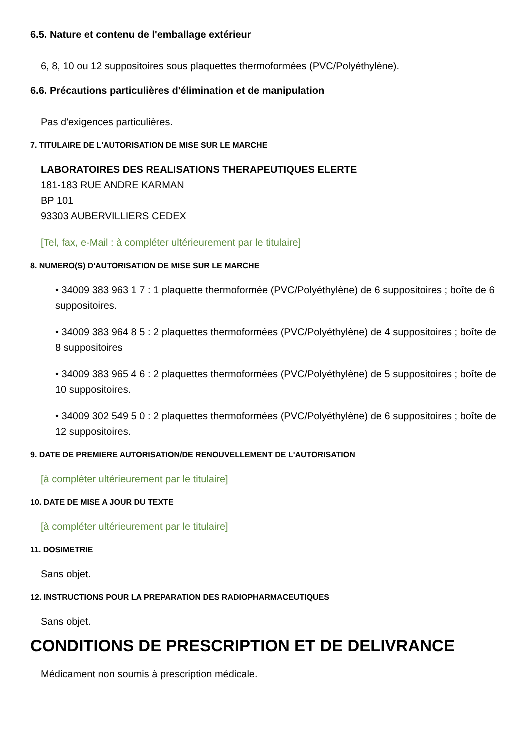6.5. Nature et contenu de l'emballage extérieur
6, 8, 10 ou 12 suppositoires sous plaquettes thermoformées (PVC/Polyéthylène).
6.6. Précautions particulières d'élimination et de manipulation
Pas d'exigences particulières.
7. TITULAIRE DE L'AUTORISATION DE MISE SUR LE MARCHE
LABORATOIRES DES REALISATIONS THERAPEUTIQUES ELERTE
181-183 RUE ANDRE KARMAN
BP 101
93303 AUBERVILLIERS CEDEX
[Tel, fax, e-Mail : à compléter ultérieurement par le titulaire]
8. NUMERO(S) D'AUTORISATION DE MISE SUR LE MARCHE
• 34009 383 963 1 7 : 1 plaquette thermoformée (PVC/Polyéthylène) de 6 suppositoires ; boîte de 6 suppositoires.
• 34009 383 964 8 5 : 2 plaquettes thermoformées (PVC/Polyéthylène) de 4 suppositoires ; boîte de 8 suppositoires
• 34009 383 965 4 6 : 2 plaquettes thermoformées (PVC/Polyéthylène) de 5 suppositoires ; boîte de 10 suppositoires.
• 34009 302 549 5 0 : 2 plaquettes thermoformées (PVC/Polyéthylène) de 6 suppositoires ; boîte de 12 suppositoires.
9. DATE DE PREMIERE AUTORISATION/DE RENOUVELLEMENT DE L'AUTORISATION
[à compléter ultérieurement par le titulaire]
10. DATE DE MISE A JOUR DU TEXTE
[à compléter ultérieurement par le titulaire]
11. DOSIMETRIE
Sans objet.
12. INSTRUCTIONS POUR LA PREPARATION DES RADIOPHARMACEUTIQUES
Sans objet.
CONDITIONS DE PRESCRIPTION ET DE DELIVRANCE
Médicament non soumis à prescription médicale.